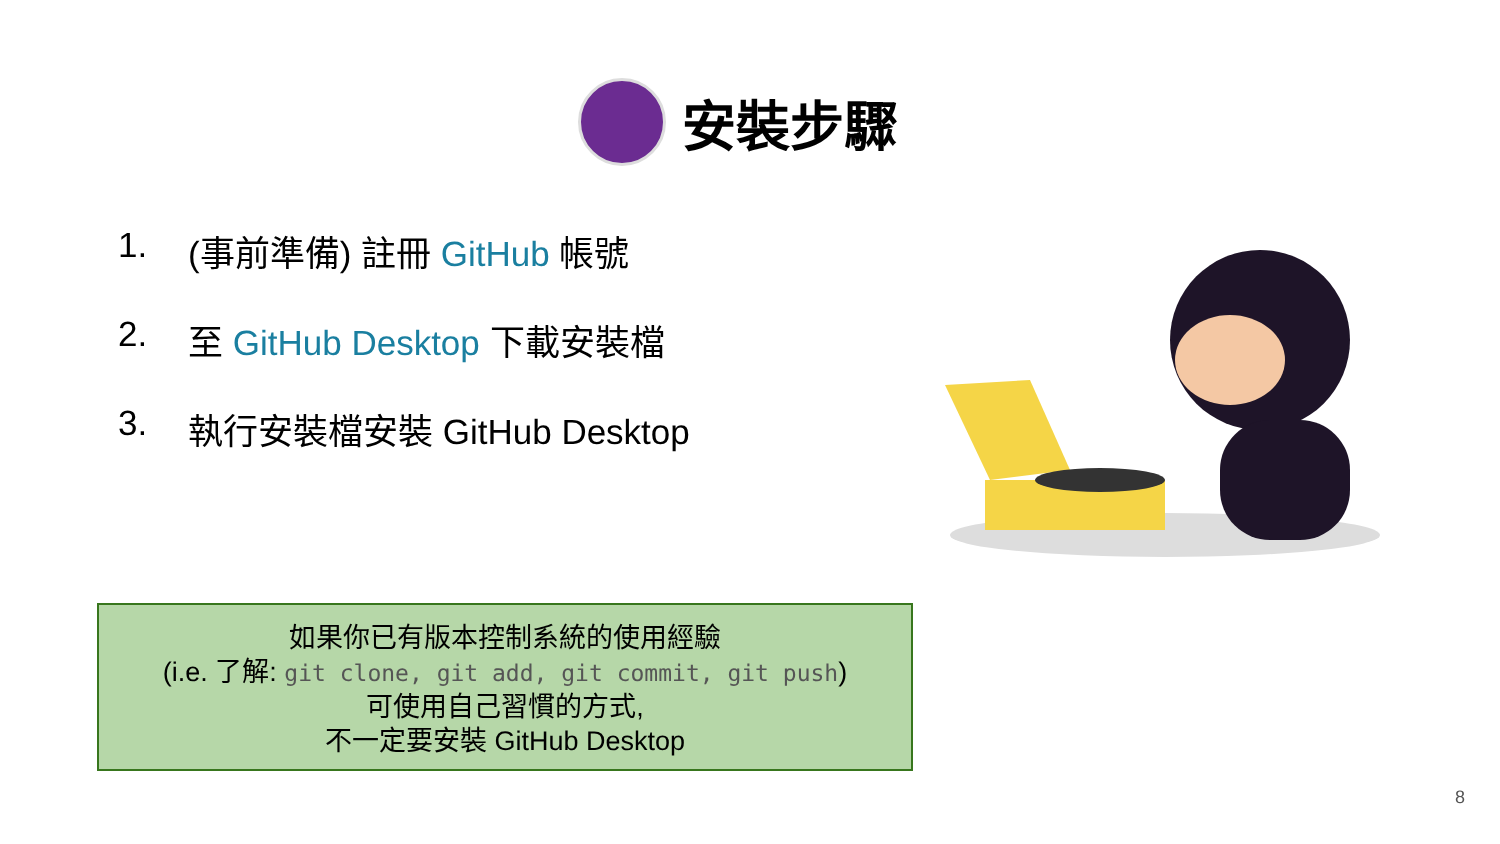安裝步驟
1. (事前準備) 註冊 GitHub 帳號
2. 至 GitHub Desktop 下載安裝檔
3. 執行安裝檔安裝 GitHub Desktop
如果你已有版本控制系統的使用經驗
(i.e. 了解: git clone, git add, git commit, git push)
可使用自己習慣的方式,
不一定要安裝 GitHub Desktop
8